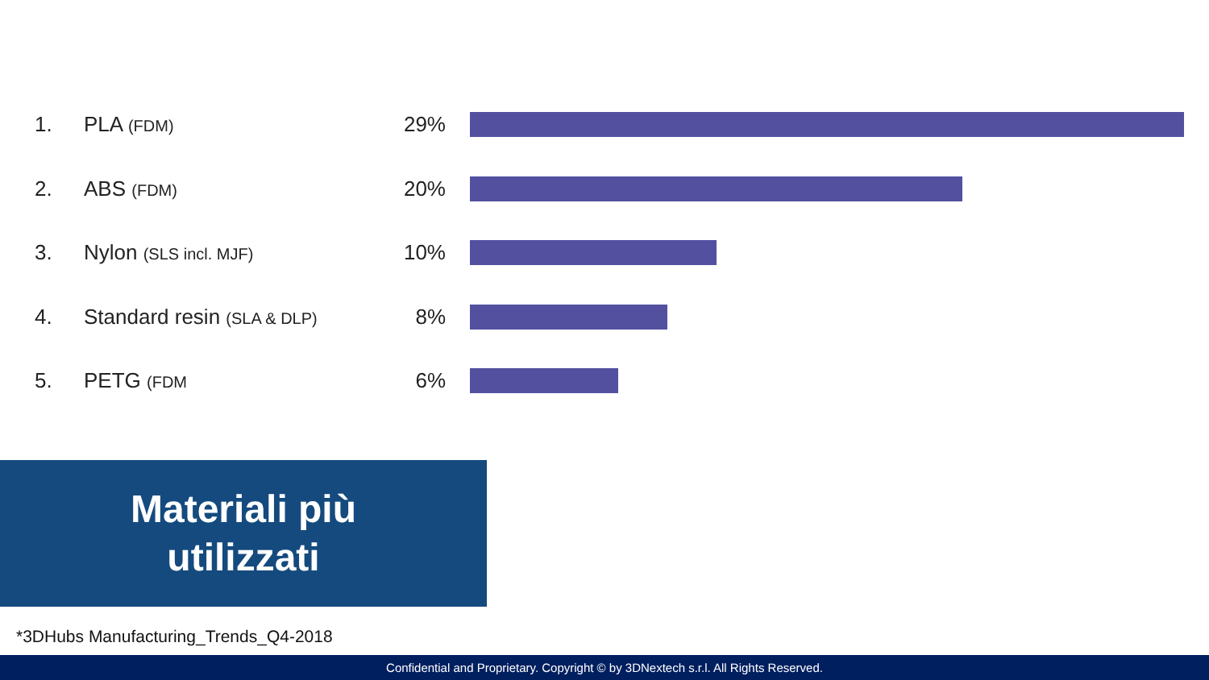1. PLA (FDM) 29%
2. ABS (FDM) 20%
3. Nylon (SLS incl. MJF) 10%
4. Standard resin (SLA & DLP) 8%
5. PETG (FDM 6%
Materiali più
utilizzati
*3DHubs Manufacturing_Trends_Q4-2018
Confidential and Proprietary. Copyright © by 3DNextech s.r.l. All Rights Reserved.